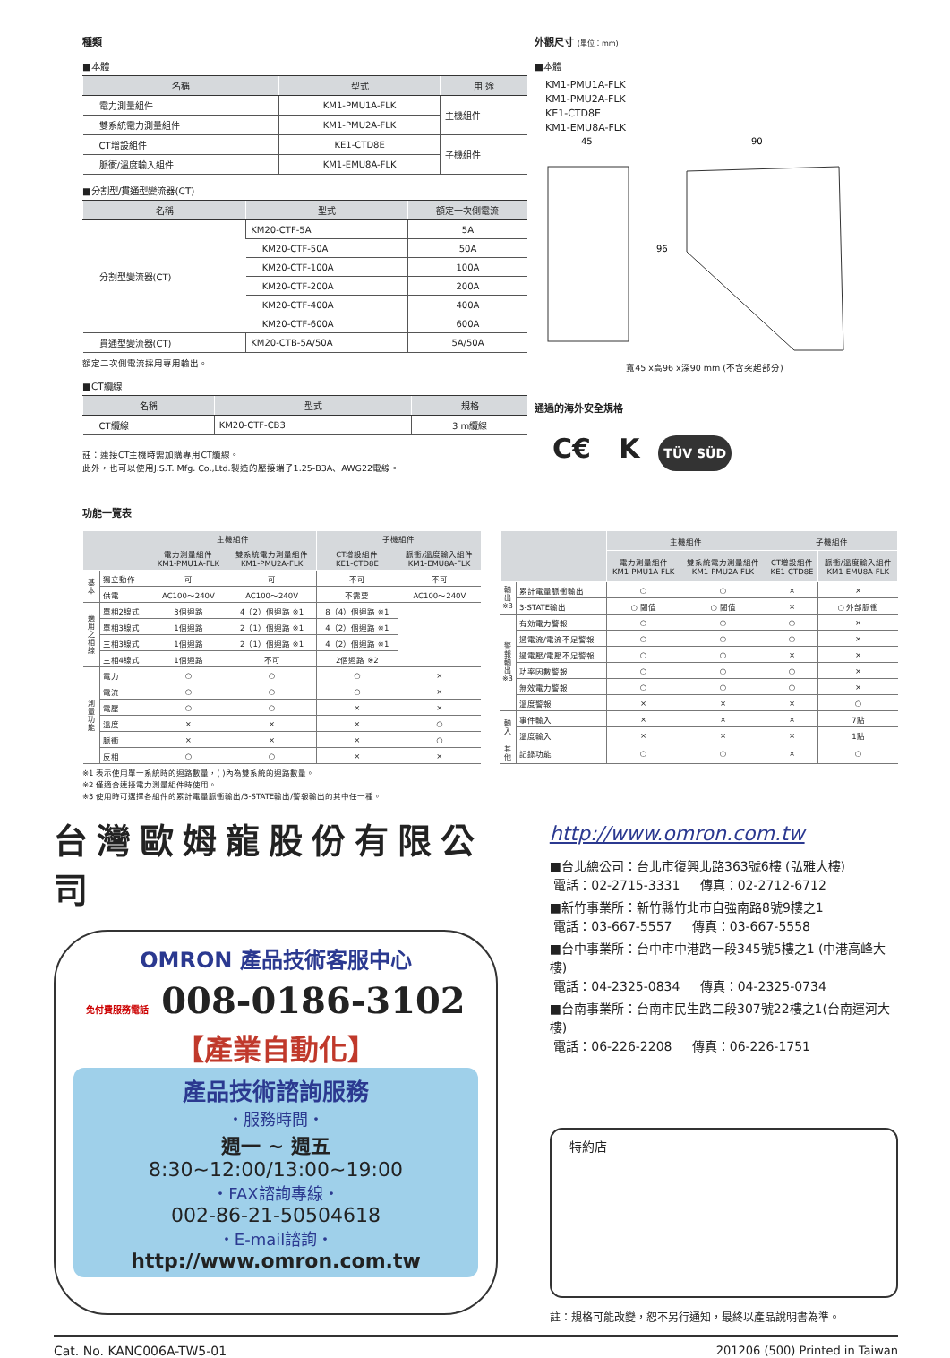種類
■本體
| 名稱 | 型式 | 用 途 |
| --- | --- | --- |
| 電力測量組件 | KM1-PMU1A-FLK | 主機組件 |
| 雙系統電力測量組件 | KM1-PMU2A-FLK | |
| CT增設組件 | KE1-CTD8E | 子機組件 |
| 脈衝/溫度輸入組件 | KM1-EMU8A-FLK | |
■分割型/貫通型變流器(CT)
| 名稱 | 型式 | 額定一次側電流 |
| --- | --- | --- |
| 分割型變流器(CT) | KM20-CTF-5A | 5A |
| | KM20-CTF-50A | 50A |
| | KM20-CTF-100A | 100A |
| | KM20-CTF-200A | 200A |
| | KM20-CTF-400A | 400A |
| | KM20-CTF-600A | 600A |
| 貫通型變流器(CT) | KM20-CTB-5A/50A | 5A/50A |
額定二次側電流採用專用輸出。
■CT纜線
| 名稱 | 型式 | 規格 |
| --- | --- | --- |
| CT纜線 | KM20-CTF-CB3 | 3 m纜線 |
註：連接CT主機時需加購專用CT纜線。
此外，也可以使用J.S.T. Mfg. Co.,Ltd.製造的壓接端子1.25-B3A、AWG22電線。
外觀尺寸 (單位：mm)
■本體
KM1-PMU1A-FLK
KM1-PMU2A-FLK
KE1-CTD8E
KM1-EMU8A-FLK
45
90
96
寬45 x高96 x深90 mm (不含突起部分)
通過的海外安全規格
C€ K TÜV SÜD
功能一覽表
| | | 主機組件 | | 子機組件 | |
| --- | --- | --- | --- | --- | --- |
| | | 電力測量組件 KM1-PMU1A-FLK | 雙系統電力測量組件 KM1-PMU2A-FLK | CT增設組件 KE1-CTD8E | 脈衝/溫度輸入組件 KM1-EMU8A-FLK |
| 基本 | 獨立動作 | 可 | 可 | 不可 | 不可 |
| | 供電 | AC100～240V | AC100～240V | 不需要 | AC100～240V |
| 適用之相線 | 單相2線式 | 3個迴路 | 4（2）個迴路 ※1 | 8（4）個迴路 ※1 | |
| | 單相3線式 | 1個迴路 | 2（1）個迴路 ※1 | 4（2）個迴路 ※1 | |
| | 三相3線式 | 1個迴路 | 2（1）個迴路 ※1 | 4（2）個迴路 ※1 | |
| | 三相4線式 | 1個迴路 | 不可 | 2個迴路 ※2 | |
| 測量功能 | 電力 | ○ | ○ | ○ | × |
| | 電流 | ○ | ○ | ○ | × |
| | 電壓 | ○ | ○ | × | × |
| | 溫度 | × | × | × | ○ |
| | 脈衝 | × | × | × | ○ |
| | 反相 | ○ | ○ | × | × |
| | | 主機組件 | | 子機組件 | |
| --- | --- | --- | --- | --- | --- |
| | | 電力測量組件 KM1-PMU1A-FLK | 雙系統電力測量組件 KM1-PMU2A-FLK | CT增設組件 KE1-CTD8E | 脈衝/溫度輸入組件 KM1-EMU8A-FLK |
| 輸出※3 | 累計電量脈衝輸出 | ○ | ○ | × | × |
| | 3-STATE輸出 | ○ 閾值 | ○ 閾值 | × | ○ 外部脈衝 |
| 警報輸出※3 | 有効電力警報 | ○ | ○ | ○ | × |
| | 過電流/電流不足警報 | ○ | ○ | ○ | × |
| | 過電壓/電壓不足警報 | ○ | ○ | × | × |
| | 功率因數警報 | ○ | ○ | ○ | × |
| | 無效電力警報 | ○ | ○ | ○ | × |
| | 溫度警報 | × | × | × | ○ |
| 輸入 | 事件輸入 | × | × | × | 7點 |
| | 溫度輸入 | × | × | × | 1點 |
| 其他 | 記錄功能 | ○ | ○ | × | ○ |
※1 表示使用單一系統時的迴路數量，( )內為雙系統的迴路數量。
※2 僅適合連接電力測量組件時使用。
※3 使用時可選擇各組件的累計電量脈衝輸出/3-STATE輸出/警報輸出的其中任一種。
台灣歐姆龍股份有限公司
OMRON 產品技術客服中心
免付費服務電話 008-0186-3102
【產業自動化】
產品技術諮詢服務
・服務時間・
週一 ~ 週五
8:30~12:00/13:00~19:00
・FAX諮詢專線・
002-86-21-50504618
・E-mail諮詢・
http://www.omron.com.tw
http://www.omron.com.tw
■台北總公司：台北市復興北路363號6樓 (弘雅大樓)
電話：02-2715-3331 傳真：02-2712-6712
■新竹事業所：新竹縣竹北市自強南路8號9樓之1
電話：03-667-5557 傳真：03-667-5558
■台中事業所：台中市中港路一段345號5樓之1 (中港高峰大樓)
電話：04-2325-0834 傳真：04-2325-0734
■台南事業所：台南市民生路二段307號22樓之1(台南運河大樓)
電話：06-226-2208 傳真：06-226-1751
特約店
註：規格可能改變，恕不另行通知，最終以產品說明書為準。
Cat. No. KANC006A-TW5-01 201206 (500) Printed in Taiwan